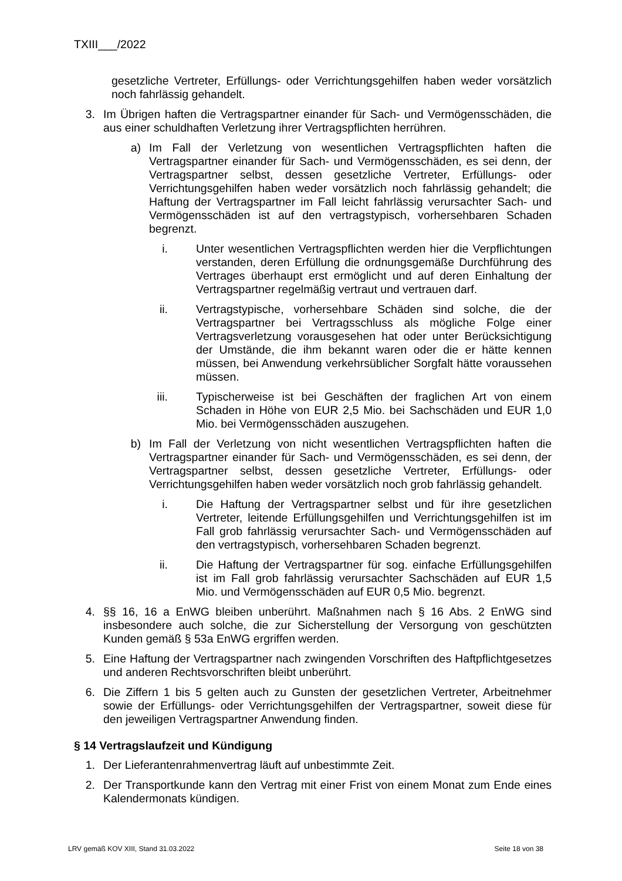TXIII___/2022
gesetzliche Vertreter, Erfüllungs- oder Verrichtungsgehilfen haben weder vorsätzlich noch fahrlässig gehandelt.
3. Im Übrigen haften die Vertragspartner einander für Sach- und Vermögensschäden, die aus einer schuldhaften Verletzung ihrer Vertragspflichten herrühren.
a) Im Fall der Verletzung von wesentlichen Vertragspflichten haften die Vertragspartner einander für Sach- und Vermögensschäden, es sei denn, der Vertragspartner selbst, dessen gesetzliche Vertreter, Erfüllungs- oder Verrichtungsgehilfen haben weder vorsätzlich noch fahrlässig gehandelt; die Haftung der Vertragspartner im Fall leicht fahrlässig verursachter Sach- und Vermögensschäden ist auf den vertragstypisch, vorhersehbaren Schaden begrenzt.
i. Unter wesentlichen Vertragspflichten werden hier die Verpflichtungen verstanden, deren Erfüllung die ordnungsgemäße Durchführung des Vertrages überhaupt erst ermöglicht und auf deren Einhaltung der Vertragspartner regelmäßig vertraut und vertrauen darf.
ii. Vertragstypische, vorhersehbare Schäden sind solche, die der Vertragspartner bei Vertragsschluss als mögliche Folge einer Vertragsverletzung vorausgesehen hat oder unter Berücksichtigung der Umstände, die ihm bekannt waren oder die er hätte kennen müssen, bei Anwendung verkehrsüblicher Sorgfalt hätte voraussehen müssen.
iii. Typischerweise ist bei Geschäften der fraglichen Art von einem Schaden in Höhe von EUR 2,5 Mio. bei Sachschäden und EUR 1,0 Mio. bei Vermögensschäden auszugehen.
b) Im Fall der Verletzung von nicht wesentlichen Vertragspflichten haften die Vertragspartner einander für Sach- und Vermögensschäden, es sei denn, der Vertragspartner selbst, dessen gesetzliche Vertreter, Erfüllungs- oder Verrichtungsgehilfen haben weder vorsätzlich noch grob fahrlässig gehandelt.
i. Die Haftung der Vertragspartner selbst und für ihre gesetzlichen Vertreter, leitende Erfüllungsgehilfen und Verrichtungsgehilfen ist im Fall grob fahrlässig verursachter Sach- und Vermögensschäden auf den vertragstypisch, vorhersehbaren Schaden begrenzt.
ii. Die Haftung der Vertragspartner für sog. einfache Erfüllungsgehilfen ist im Fall grob fahrlässig verursachter Sachschäden auf EUR 1,5 Mio. und Vermögensschäden auf EUR 0,5 Mio. begrenzt.
4. §§ 16, 16 a EnWG bleiben unberührt. Maßnahmen nach § 16 Abs. 2 EnWG sind insbesondere auch solche, die zur Sicherstellung der Versorgung von geschützten Kunden gemäß § 53a EnWG ergriffen werden.
5. Eine Haftung der Vertragspartner nach zwingenden Vorschriften des Haftpflichtgesetzes und anderen Rechtsvorschriften bleibt unberührt.
6. Die Ziffern 1 bis 5 gelten auch zu Gunsten der gesetzlichen Vertreter, Arbeitnehmer sowie der Erfüllungs- oder Verrichtungsgehilfen der Vertragspartner, soweit diese für den jeweiligen Vertragspartner Anwendung finden.
§ 14 Vertragslaufzeit und Kündigung
1. Der Lieferantenrahmenvertrag läuft auf unbestimmte Zeit.
2. Der Transportkunde kann den Vertrag mit einer Frist von einem Monat zum Ende eines Kalendermonats kündigen.
LRV gemäß KOV XIII, Stand 31.03.2022 Seite 18 von 38